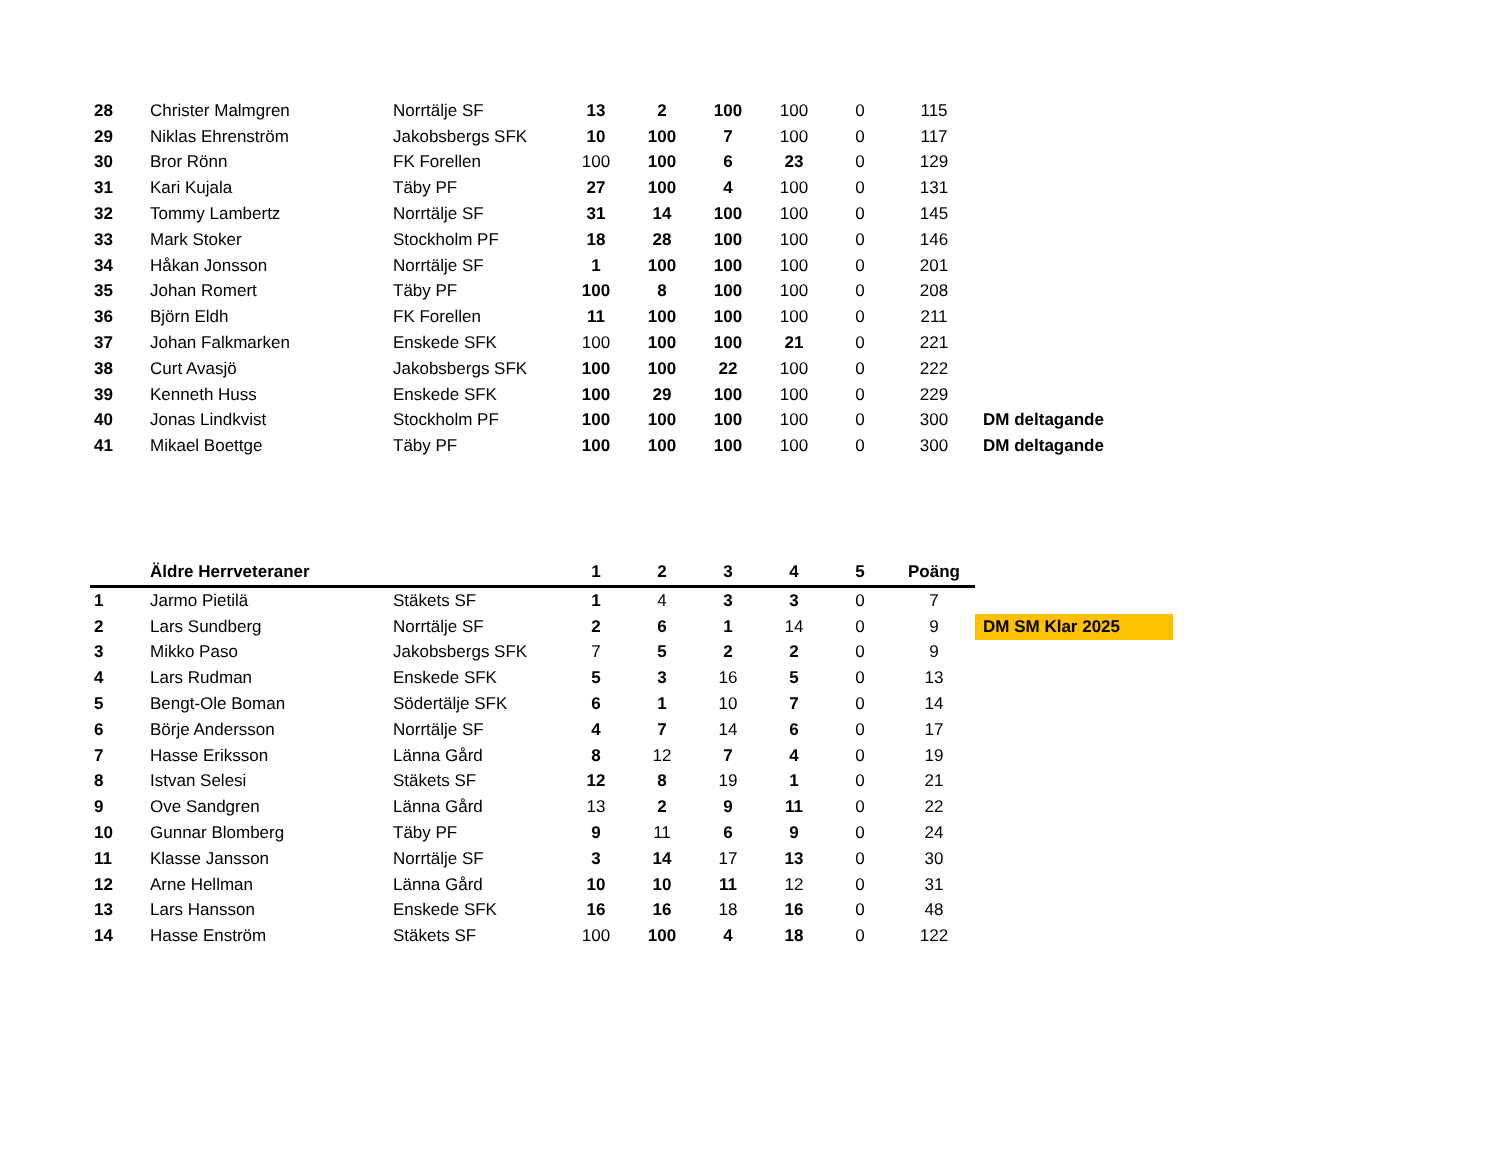| 28 | Christer Malmgren | Norrtälje SF | 13 | 2 | 100 | 100 | 0 | 115 | |
| 29 | Niklas Ehrenström | Jakobsbergs SFK | 10 | 100 | 7 | 100 | 0 | 117 | |
| 30 | Bror Rönn | FK Forellen | 100 | 100 | 6 | 23 | 0 | 129 | |
| 31 | Kari Kujala | Täby PF | 27 | 100 | 4 | 100 | 0 | 131 | |
| 32 | Tommy Lambertz | Norrtälje SF | 31 | 14 | 100 | 100 | 0 | 145 | |
| 33 | Mark Stoker | Stockholm PF | 18 | 28 | 100 | 100 | 0 | 146 | |
| 34 | Håkan Jonsson | Norrtälje SF | 1 | 100 | 100 | 100 | 0 | 201 | |
| 35 | Johan Romert | Täby PF | 100 | 8 | 100 | 100 | 0 | 208 | |
| 36 | Björn Eldh | FK Forellen | 11 | 100 | 100 | 100 | 0 | 211 | |
| 37 | Johan Falkmarken | Enskede SFK | 100 | 100 | 100 | 21 | 0 | 221 | |
| 38 | Curt Avasjö | Jakobsbergs SFK | 100 | 100 | 22 | 100 | 0 | 222 | |
| 39 | Kenneth Huss | Enskede SFK | 100 | 29 | 100 | 100 | 0 | 229 | |
| 40 | Jonas Lindkvist | Stockholm PF | 100 | 100 | 100 | 100 | 0 | 300 | DM deltagande |
| 41 | Mikael Boettge | Täby PF | 100 | 100 | 100 | 100 | 0 | 300 | DM deltagande |
| | Äldre Herrveteraner | | 1 | 2 | 3 | 4 | 5 | Poäng | |
| --- | --- | --- | --- | --- | --- | --- | --- | --- | --- |
| 1 | Jarmo Pietilä | Stäkets SF | 1 | 4 | 3 | 3 | 0 | 7 | |
| 2 | Lars Sundberg | Norrtälje SF | 2 | 6 | 1 | 14 | 0 | 9 | DM SM Klar 2025 |
| 3 | Mikko Paso | Jakobsbergs SFK | 7 | 5 | 2 | 2 | 0 | 9 | |
| 4 | Lars Rudman | Enskede SFK | 5 | 3 | 16 | 5 | 0 | 13 | |
| 5 | Bengt-Ole Boman | Södertälje SFK | 6 | 1 | 10 | 7 | 0 | 14 | |
| 6 | Börje Andersson | Norrtälje SF | 4 | 7 | 14 | 6 | 0 | 17 | |
| 7 | Hasse Eriksson | Länna Gård | 8 | 12 | 7 | 4 | 0 | 19 | |
| 8 | Istvan Selesi | Stäkets SF | 12 | 8 | 19 | 1 | 0 | 21 | |
| 9 | Ove Sandgren | Länna Gård | 13 | 2 | 9 | 11 | 0 | 22 | |
| 10 | Gunnar Blomberg | Täby PF | 9 | 11 | 6 | 9 | 0 | 24 | |
| 11 | Klasse Jansson | Norrtälje SF | 3 | 14 | 17 | 13 | 0 | 30 | |
| 12 | Arne Hellman | Länna Gård | 10 | 10 | 11 | 12 | 0 | 31 | |
| 13 | Lars Hansson | Enskede SFK | 16 | 16 | 18 | 16 | 0 | 48 | |
| 14 | Hasse Enström | Stäkets SF | 100 | 100 | 4 | 18 | 0 | 122 | |